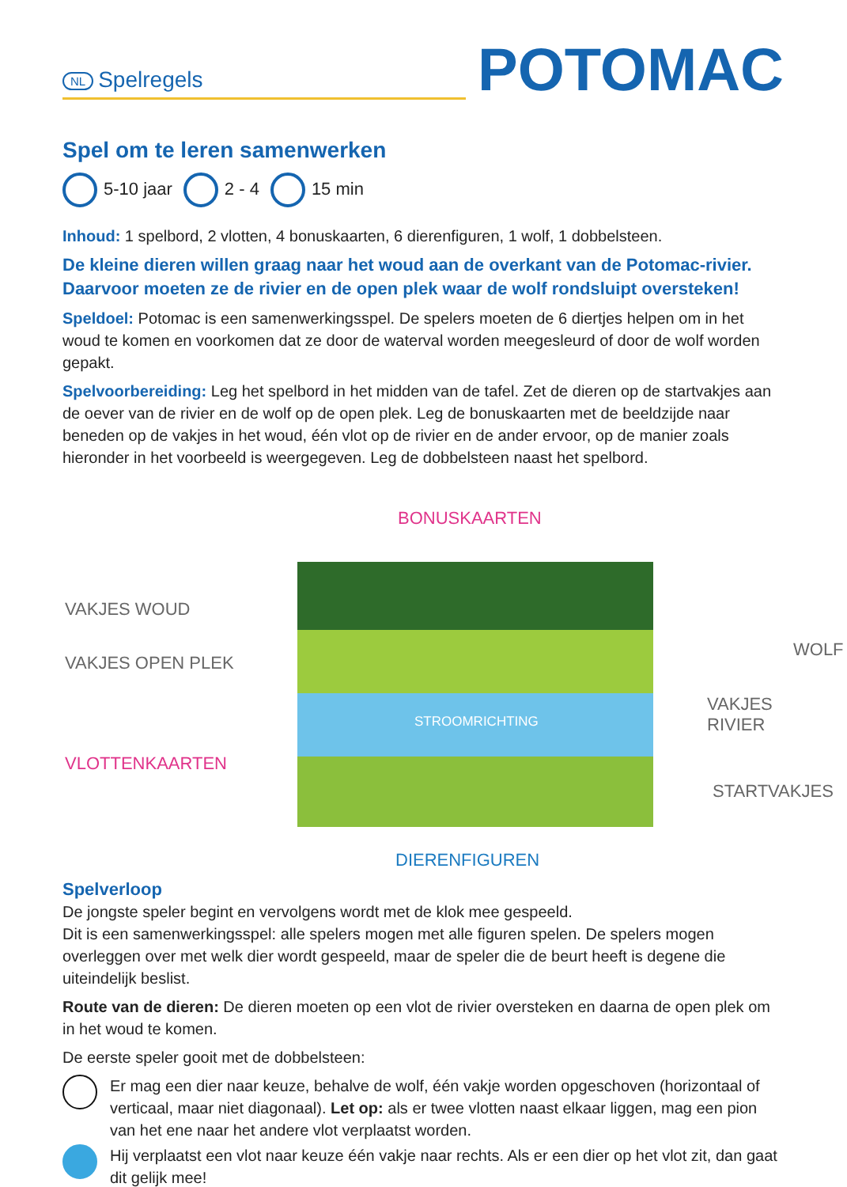NL Spelregels
POTOMAC
Spel om te leren samenwerken
5-10 jaar 2 - 4 15 min
Inhoud: 1 spelbord, 2 vlotten, 4 bonuskaarten, 6 dierenfiguren, 1 wolf, 1 dobbelsteen.
De kleine dieren willen graag naar het woud aan de overkant van de Potomac-rivier. Daarvoor moeten ze de rivier en de open plek waar de wolf rondsluipt oversteken!
Speldoel: Potomac is een samenwerkingsspel. De spelers moeten de 6 diertjes helpen om in het woud te komen en voorkomen dat ze door de waterval worden meegesleurd of door de wolf worden gepakt.
Spelvoorbereiding: Leg het spelbord in het midden van de tafel. Zet de dieren op de startvakjes aan de oever van de rivier en de wolf op de open plek. Leg de bonuskaarten met de beeldzijde naar beneden op de vakjes in het woud, één vlot op de rivier en de ander ervoor, op de manier zoals hieronder in het voorbeeld is weergegeven. Leg de dobbelsteen naast het spelbord.
BONUSKAARTEN
VAKJES WOUD
VAKJES OPEN PLEK
WOLF
VAKJES RIVIER
STROOMRICHTING
VLOTTENKAARTEN
STARTVAKJES
DIERENFIGUREN
Spelverloop
De jongste speler begint en vervolgens wordt met de klok mee gespeeld.
Dit is een samenwerkingsspel: alle spelers mogen met alle figuren spelen. De spelers mogen overleggen over met welk dier wordt gespeeld, maar de speler die de beurt heeft is degene die uiteindelijk beslist.
Route van de dieren: De dieren moeten op een vlot de rivier oversteken en daarna de open plek om in het woud te komen.
De eerste speler gooit met de dobbelsteen:
Er mag een dier naar keuze, behalve de wolf, één vakje worden opgeschoven (horizontaal of verticaal, maar niet diagonaal). Let op: als er twee vlotten naast elkaar liggen, mag een pion van het ene naar het andere vlot verplaatst worden.
Hij verplaatst een vlot naar keuze één vakje naar rechts. Als er een dier op het vlot zit, dan gaat dit gelijk mee!